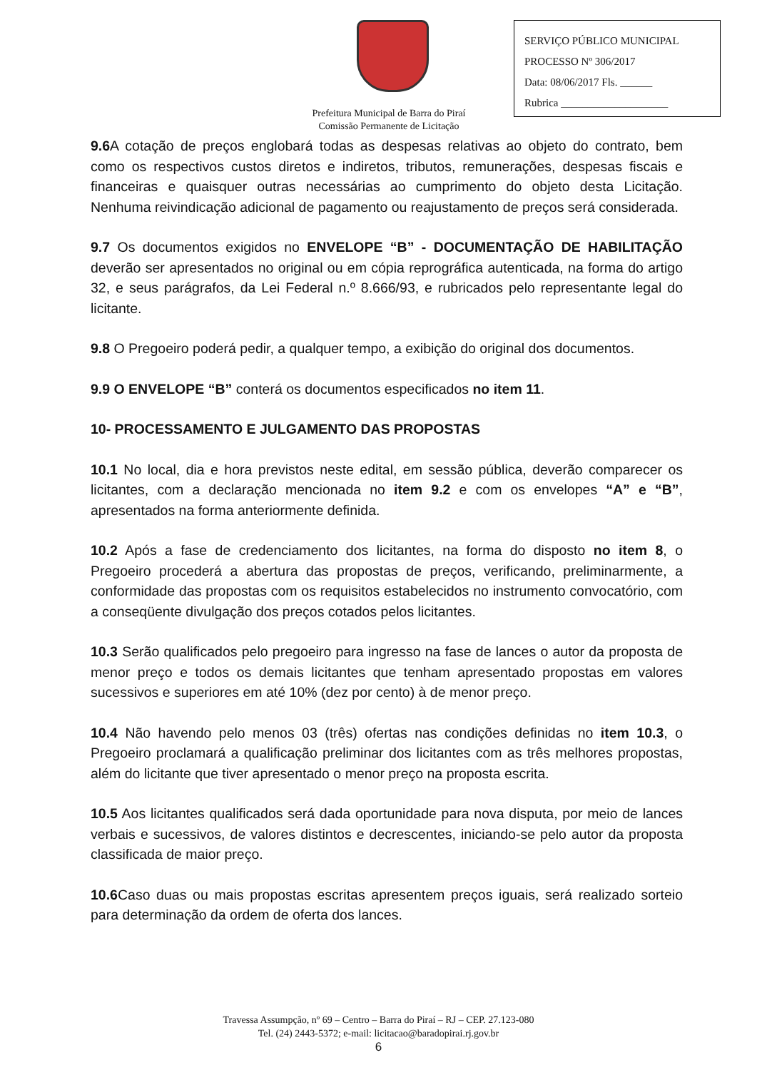SERVIÇO PÚBLICO MUNICIPAL
PROCESSO Nº 306/2017
Data: 08/06/2017 Fls. ______
Rubrica ____________________
Prefeitura Municipal de Barra do Piraí
Comissão Permanente de Licitação
9.6 A cotação de preços englobará todas as despesas relativas ao objeto do contrato, bem como os respectivos custos diretos e indiretos, tributos, remunerações, despesas fiscais e financeiras e quaisquer outras necessárias ao cumprimento do objeto desta Licitação. Nenhuma reivindicação adicional de pagamento ou reajustamento de preços será considerada.
9.7 Os documentos exigidos no ENVELOPE “B” - DOCUMENTAÇÃO DE HABILITAÇÃO deverão ser apresentados no original ou em cópia reprográfica autenticada, na forma do artigo 32, e seus parágrafos, da Lei Federal n.º 8.666/93, e rubricados pelo representante legal do licitante.
9.8 O Pregoeiro poderá pedir, a qualquer tempo, a exibição do original dos documentos.
9.9 O ENVELOPE “B” conterá os documentos especificados no item 11.
10- PROCESSAMENTO E JULGAMENTO DAS PROPOSTAS
10.1 No local, dia e hora previstos neste edital, em sessão pública, deverão comparecer os licitantes, com a declaração mencionada no item 9.2 e com os envelopes “A” e “B”, apresentados na forma anteriormente definida.
10.2 Após a fase de credenciamento dos licitantes, na forma do disposto no item 8, o Pregoeiro procederá a abertura das propostas de preços, verificando, preliminarmente, a conformidade das propostas com os requisitos estabelecidos no instrumento convocatório, com a conseqüente divulgação dos preços cotados pelos licitantes.
10.3 Serão qualificados pelo pregoeiro para ingresso na fase de lances o autor da proposta de menor preço e todos os demais licitantes que tenham apresentado propostas em valores sucessivos e superiores em até 10% (dez por cento) à de menor preço.
10.4 Não havendo pelo menos 03 (três) ofertas nas condições definidas no item 10.3, o Pregoeiro proclamará a qualificação preliminar dos licitantes com as três melhores propostas, além do licitante que tiver apresentado o menor preço na proposta escrita.
10.5 Aos licitantes qualificados será dada oportunidade para nova disputa, por meio de lances verbais e sucessivos, de valores distintos e decrescentes, iniciando-se pelo autor da proposta classificada de maior preço.
10.6 Caso duas ou mais propostas escritas apresentem preços iguais, será realizado sorteio para determinação da ordem de oferta dos lances.
Travessa Assumpção, nº 69 – Centro – Barra do Piraí – RJ – CEP. 27.123-080
Tel. (24) 2443-5372; e-mail: licitacao@baradopirai.rj.gov.br
6